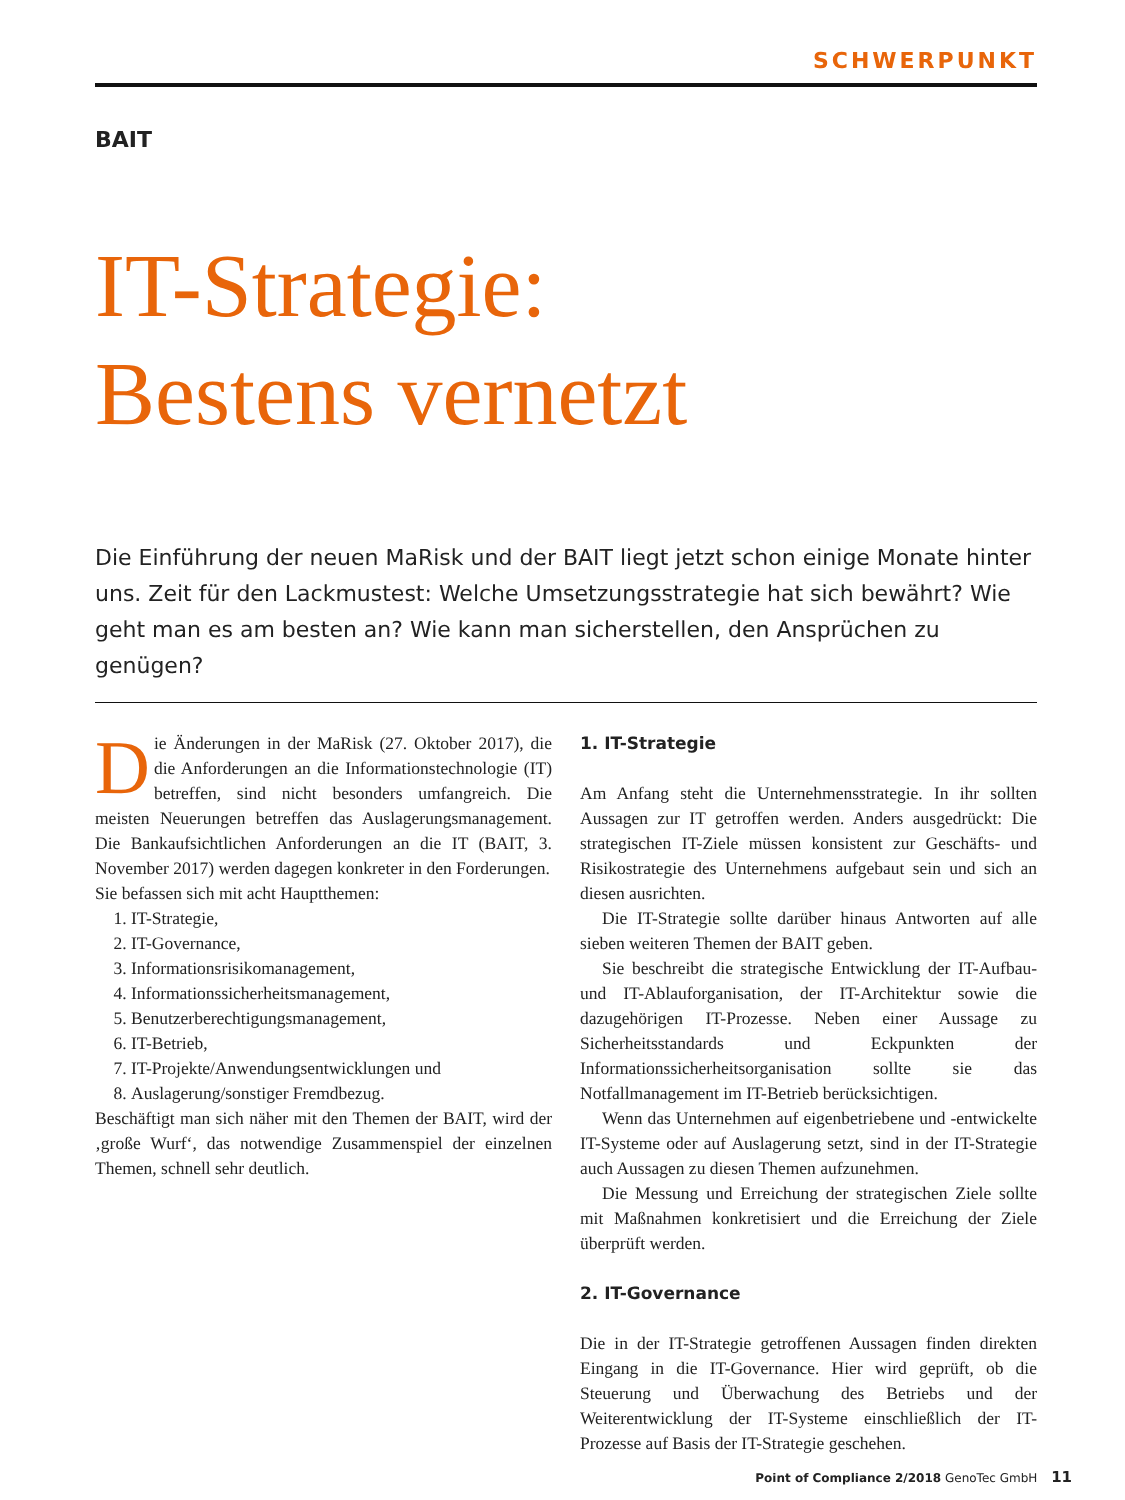SCHWERPUNKT
BAIT
IT-Strategie:
Bestens vernetzt
Die Einführung der neuen MaRisk und der BAIT liegt jetzt schon einige Monate hinter uns. Zeit für den Lackmustest: Welche Umsetzungsstrategie hat sich bewährt? Wie geht man es am besten an? Wie kann man sicherstellen, den Ansprüchen zu genügen?
Die Änderungen in der MaRisk (27. Oktober 2017), die die Anforderungen an die Informationstechnologie (IT) betreffen, sind nicht besonders umfangreich. Die meisten Neuerungen betreffen das Auslagerungsmanagement. Die Bankaufsichtlichen Anforderungen an die IT (BAIT, 3. November 2017) werden dagegen konkreter in den Forderungen.
Sie befassen sich mit acht Hauptthemen:
1. IT-Strategie,
2. IT-Governance,
3. Informationsrisikomanagement,
4. Informationssicherheitsmanagement,
5. Benutzerberechtigungsmanagement,
6. IT-Betrieb,
7. IT-Projekte/Anwendungsentwicklungen und
8. Auslagerung/sonstiger Fremdbezug.
Beschäftigt man sich näher mit den Themen der BAIT, wird der ‚große Wurf‘, das notwendige Zusammenspiel der einzelnen Themen, schnell sehr deutlich.
1. IT-Strategie
Am Anfang steht die Unternehmensstrategie. In ihr sollten Aussagen zur IT getroffen werden. Anders ausgedrückt: Die strategischen IT-Ziele müssen konsistent zur Geschäfts- und Risikostrategie des Unternehmens aufgebaut sein und sich an diesen ausrichten.
Die IT-Strategie sollte darüber hinaus Antworten auf alle sieben weiteren Themen der BAIT geben.
Sie beschreibt die strategische Entwicklung der IT-Aufbau- und IT-Ablauforganisation, der IT-Architektur sowie die dazugehörigen IT-Prozesse. Neben einer Aussage zu Sicherheitsstandards und Eckpunkten der Informationssicherheitsorganisation sollte sie das Notfallmanagement im IT-Betrieb berücksichtigen.
Wenn das Unternehmen auf eigenbetriebene und -entwickelte IT-Systeme oder auf Auslagerung setzt, sind in der IT-Strategie auch Aussagen zu diesen Themen aufzunehmen.
Die Messung und Erreichung der strategischen Ziele sollte mit Maßnahmen konkretisiert und die Erreichung der Ziele überprüft werden.
2. IT-Governance
Die in der IT-Strategie getroffenen Aussagen finden direkten Eingang in die IT-Governance. Hier wird geprüft, ob die Steuerung und Überwachung des Betriebs und der Weiterentwicklung der IT-Systeme einschließlich der IT-Prozesse auf Basis der IT-Strategie geschehen.
Point of Compliance 2/2018 GenoTec GmbH 11